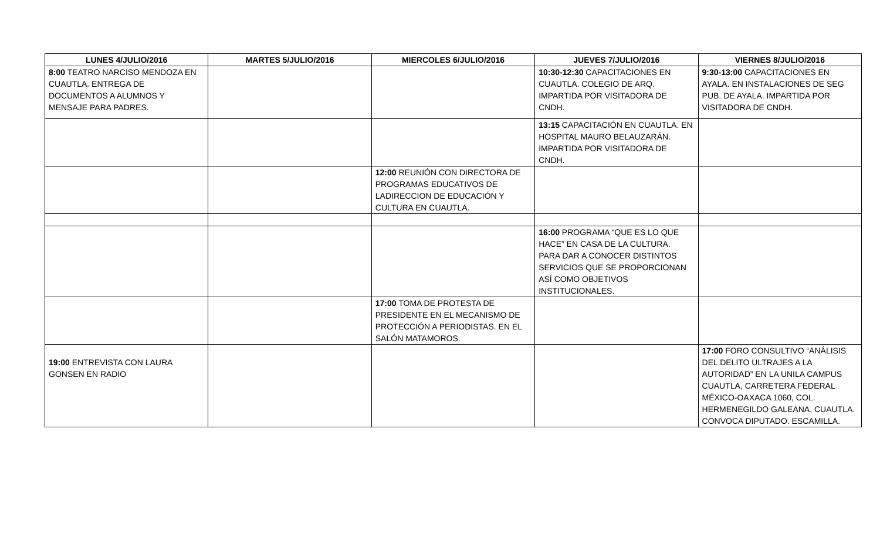| LUNES 4/JULIO/2016 | MARTES 5/JULIO/2016 | MIERCOLES 6/JULIO/2016 | JUEVES 7/JULIO/2016 | VIERNES 8/JULIO/2016 |
| --- | --- | --- | --- | --- |
| 8:00 TEATRO NARCISO MENDOZA EN CUAUTLA. ENTREGA DE DOCUMENTOS A ALUMNOS Y MENSAJE PARA PADRES. | | | 10:30-12:30 CAPACITACIONES EN CUAUTLA. COLEGIO DE ARQ. IMPARTIDA POR VISITADORA DE CNDH. | 9:30-13:00 CAPACITACIONES EN AYALA. EN INSTALACIONES DE SEG PUB. DE AYALA. IMPARTIDA POR VISITADORA DE CNDH. |
| | | | 13:15 CAPACITACIÓN EN CUAUTLA. EN HOSPITAL MAURO BELAUZARÁN. IMPARTIDA POR VISITADORA DE CNDH. | |
| | | 12:00 REUNIÓN CON DIRECTORA DE PROGRAMAS EDUCATIVOS DE LADIRECCION DE EDUCACIÓN Y CULTURA EN CUAUTLA. | | |
| | | | 16:00 PROGRAMA “QUE ES LO QUE HACE” EN CASA DE LA CULTURA. PARA DAR A CONOCER DISTINTOS SERVICIOS QUE SE PROPORCIONAN ASÍ COMO OBJETIVOS INSTITUCIONALES. | |
| | | 17:00 TOMA DE PROTESTA DE PRESIDENTE EN EL MECANISMO DE PROTECCIÓN A PERIODISTAS. EN EL SALÓN MATAMOROS. | | |
| 19:00 ENTREVISTA CON LAURA GONSEN EN RADIO | | | | 17:00 FORO CONSULTIVO “ANÁLISIS DEL DELITO ULTRAJES A LA AUTORIDAD” EN LA UNILA CAMPUS CUAUTLA, CARRETERA FEDERAL MÉXICO-OAXACA 1060, COL. HERMENEGILDO GALEANA, CUAUTLA. CONVOCA DIPUTADO. ESCAMILLA. |